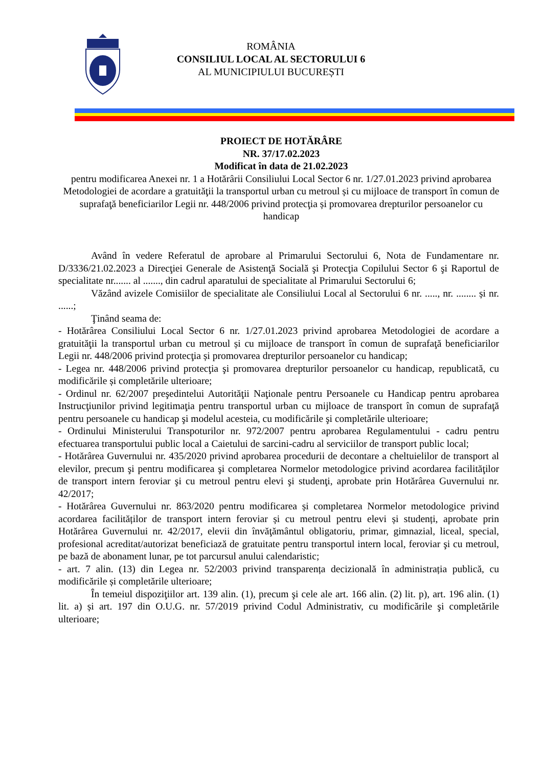ROMÂNIA
CONSILIUL LOCAL AL SECTORULUI 6
AL MUNICIPIULUI BUCUREȘTI
PROIECT DE HOTĂRÂRE
NR. 37/17.02.2023
Modificat în data de 21.02.2023
pentru modificarea Anexei nr. 1 a Hotărârii Consiliului Local Sector 6 nr. 1/27.01.2023 privind aprobarea Metodologiei de acordare a gratuităţii la transportul urban cu metroul și cu mijloace de transport în comun de suprafaţă beneficiarilor Legii nr. 448/2006 privind protecţia și promovarea drepturilor persoanelor cu handicap
Având în vedere Referatul de aprobare al Primarului Sectorului 6, Nota de Fundamentare nr. D/3336/21.02.2023 a Direcţiei Generale de Asistenţă Socială şi Protecţia Copilului Sector 6 şi Raportul de specialitate nr....... al ......., din cadrul aparatului de specialitate al Primarului Sectorului 6;
Văzând avizele Comisiilor de specialitate ale Consiliului Local al Sectorului 6 nr. ....., nr. ........ și nr. ......;
Ţinând seama de:
- Hotărârea Consiliului Local Sector 6 nr. 1/27.01.2023 privind aprobarea Metodologiei de acordare a gratuităţii la transportul urban cu metroul și cu mijloace de transport în comun de suprafaţă beneficiarilor Legii nr. 448/2006 privind protecţia și promovarea drepturilor persoanelor cu handicap;
- Legea nr. 448/2006 privind protecţia şi promovarea drepturilor persoanelor cu handicap, republicată, cu modificările și completările ulterioare;
- Ordinul nr. 62/2007 preşedintelui Autorităţii Naţionale pentru Persoanele cu Handicap pentru aprobarea Instrucţiunilor privind legitimaţia pentru transportul urban cu mijloace de transport în comun de suprafaţă pentru persoanele cu handicap şi modelul acesteia, cu modificările şi completările ulterioare;
- Ordinului Ministerului Transpoturilor nr. 972/2007 pentru aprobarea Regulamentului - cadru pentru efectuarea transportului public local a Caietului de sarcini-cadru al serviciilor de transport public local;
- Hotărârea Guvernului nr. 435/2020 privind aprobarea procedurii de decontare a cheltuielilor de transport al elevilor, precum şi pentru modificarea şi completarea Normelor metodologice privind acordarea facilităţilor de transport intern feroviar şi cu metroul pentru elevi şi studenţi, aprobate prin Hotărârea Guvernului nr. 42/2017;
- Hotărârea Guvernului nr. 863/2020 pentru modificarea și completarea Normelor metodologice privind acordarea facilităților de transport intern feroviar și cu metroul pentru elevi și studenți, aprobate prin Hotărârea Guvernului nr. 42/2017, elevii din învăţământul obligatoriu, primar, gimnazial, liceal, special, profesional acreditat/autorizat beneficiază de gratuitate pentru transportul intern local, feroviar şi cu metroul, pe bază de abonament lunar, pe tot parcursul anului calendaristic;
- art. 7 alin. (13) din Legea nr. 52/2003 privind transparența decizională în administrația publică, cu modificările și completările ulterioare;
În temeiul dispoziţiilor art. 139 alin. (1), precum şi cele ale art. 166 alin. (2) lit. p), art. 196 alin. (1) lit. a) și art. 197 din O.U.G. nr. 57/2019 privind Codul Administrativ, cu modificările şi completările ulterioare;